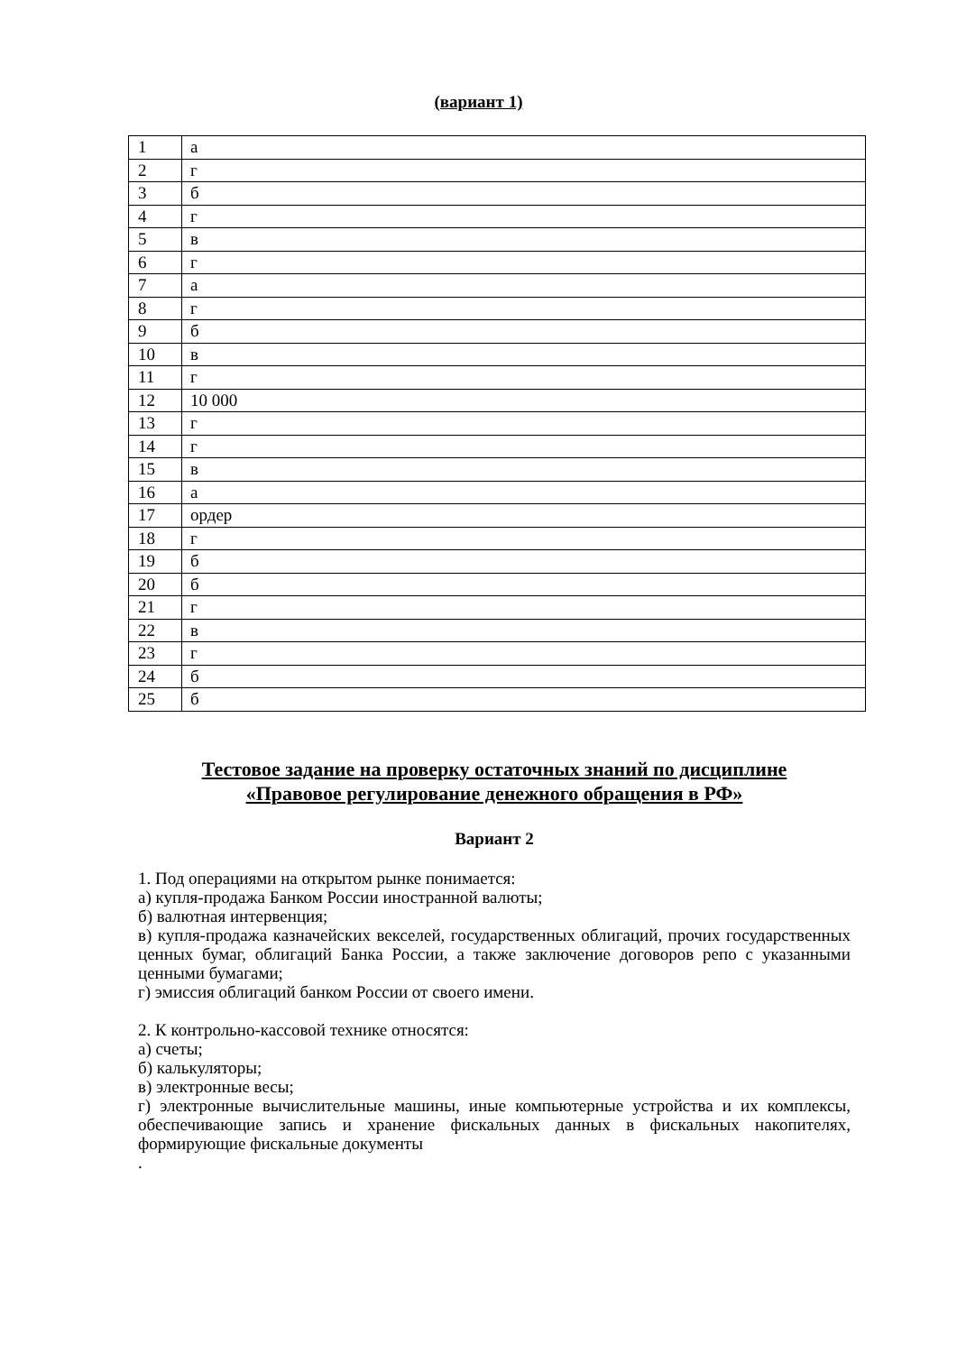(вариант 1)
| 1 | а |
| 2 | г |
| 3 | б |
| 4 | г |
| 5 | в |
| 6 | г |
| 7 | а |
| 8 | г |
| 9 | б |
| 10 | в |
| 11 | г |
| 12 | 10 000 |
| 13 | г |
| 14 | г |
| 15 | в |
| 16 | а |
| 17 | ордер |
| 18 | г |
| 19 | б |
| 20 | б |
| 21 | г |
| 22 | в |
| 23 | г |
| 24 | б |
| 25 | б |
Тестовое задание на проверку остаточных знаний по дисциплине
«Правовое регулирование денежного обращения в РФ»
Вариант 2
1. Под операциями на открытом рынке понимается:
а) купля-продажа Банком России иностранной валюты;
б) валютная интервенция;
в) купля-продажа казначейских векселей, государственных облигаций, прочих государственных ценных бумаг, облигаций Банка России, а также заключение договоров репо с указанными ценными бумагами;
г) эмиссия облигаций банком России от своего имени.
2. К контрольно-кассовой технике относятся:
а) счеты;
б) калькуляторы;
в) электронные весы;
г) электронные вычислительные машины, иные компьютерные устройства и их комплексы, обеспечивающие запись и хранение фискальных данных в фискальных накопителях, формирующие фискальные документы
.